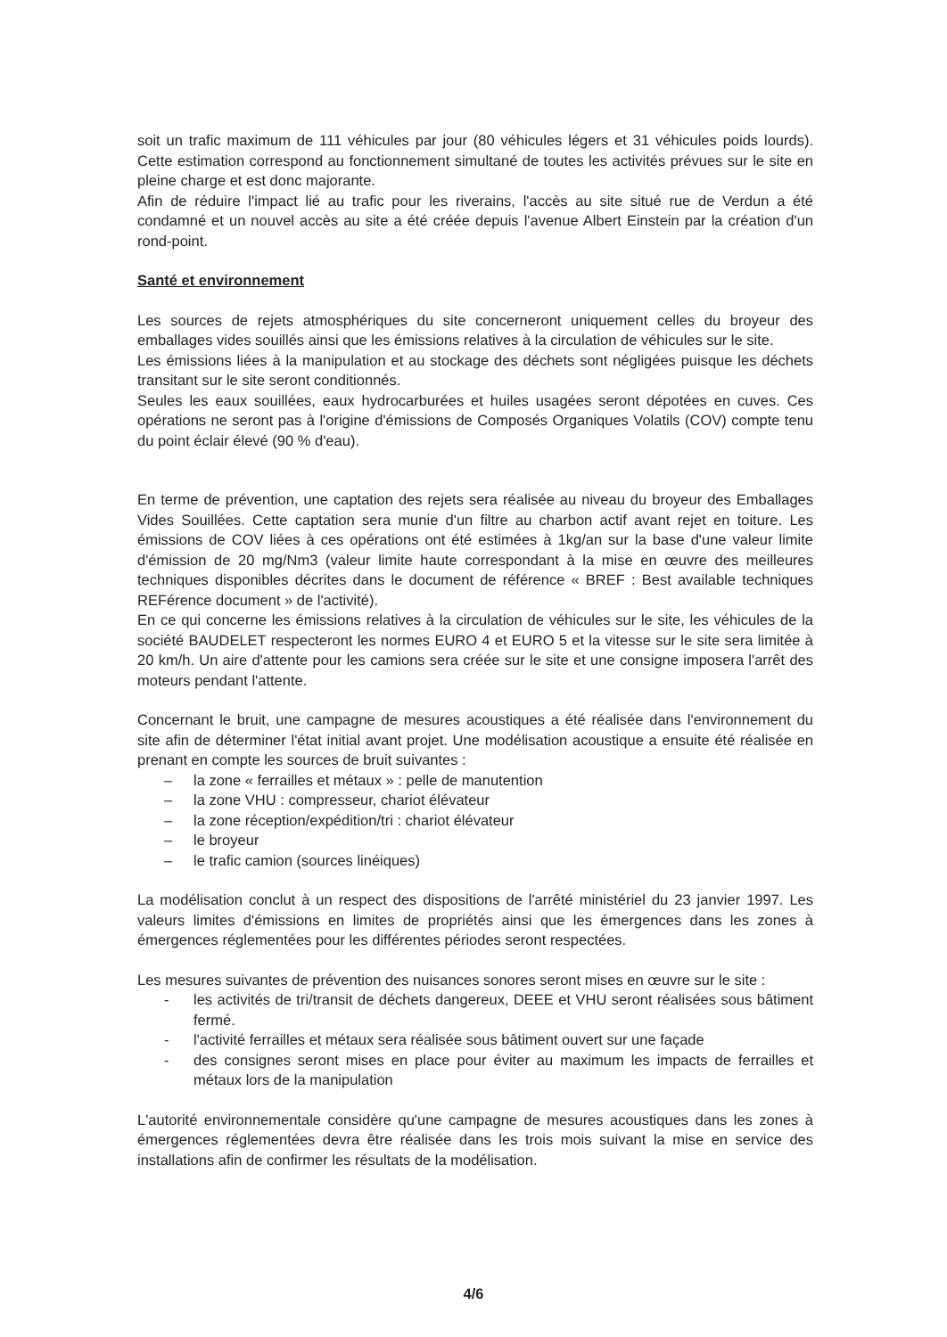soit un trafic maximum de 111 véhicules par jour (80 véhicules légers et 31 véhicules poids lourds). Cette estimation correspond au fonctionnement simultané de toutes les activités prévues sur le site en pleine charge et est donc majorante.
Afin de réduire l'impact lié au trafic pour les riverains, l'accès au site situé rue de Verdun a été condamné et un nouvel accès au site a été créée depuis l'avenue Albert Einstein par la création d'un rond-point.
Santé et environnement
Les sources de rejets atmosphériques du site concerneront uniquement celles du broyeur des emballages vides souillés ainsi que les émissions relatives à la circulation de véhicules sur le site.
Les émissions liées à la manipulation et au stockage des déchets sont négligées puisque les déchets transitant sur le site seront conditionnés.
Seules les eaux souillées, eaux hydrocarburées et huiles usagées seront dépotées en cuves. Ces opérations ne seront pas à l'origine d'émissions de Composés Organiques Volatils (COV) compte tenu du point éclair élevé (90 % d'eau).
En terme de prévention, une captation des rejets sera réalisée au niveau du broyeur des Emballages Vides Souillées. Cette captation sera munie d'un filtre au charbon actif avant rejet en toiture. Les émissions de COV liées à ces opérations ont été estimées à 1kg/an sur la base d'une valeur limite d'émission de 20 mg/Nm3 (valeur limite haute correspondant à la mise en œuvre des meilleures techniques disponibles décrites dans le document de référence « BREF : Best available techniques REFérence document » de l'activité).
En ce qui concerne les émissions relatives à la circulation de véhicules sur le site, les véhicules de la société BAUDELET respecteront les normes EURO 4 et EURO 5 et la vitesse sur le site sera limitée à 20 km/h. Un aire d'attente pour les camions sera créée sur le site et une consigne imposera l'arrêt des moteurs pendant l'attente.
Concernant le bruit, une campagne de mesures acoustiques a été réalisée dans l'environnement du site afin de déterminer l'état initial avant projet. Une modélisation acoustique a ensuite été réalisée en prenant en compte les sources de bruit suivantes :
– la zone « ferrailles et métaux » : pelle de manutention
– la zone VHU : compresseur, chariot élévateur
– la zone réception/expédition/tri : chariot élévateur
– le broyeur
– le trafic camion (sources linéiques)
La modélisation conclut à un respect des dispositions de l'arrêté ministériel du 23 janvier 1997. Les valeurs limites d'émissions en limites de propriétés ainsi que les émergences dans les zones à émergences réglementées pour les différentes périodes seront respectées.
Les mesures suivantes de prévention des nuisances sonores seront mises en œuvre sur le site :
- les activités de tri/transit de déchets dangereux, DEEE et VHU seront réalisées sous bâtiment fermé.
- l'activité ferrailles et métaux sera réalisée sous bâtiment ouvert sur une façade
- des consignes seront mises en place pour éviter au maximum les impacts de ferrailles et métaux lors de la manipulation
L'autorité environnementale considère qu'une campagne de mesures acoustiques dans les zones à émergences réglementées devra être réalisée dans les trois mois suivant la mise en service des installations afin de confirmer les résultats de la modélisation.
4/6